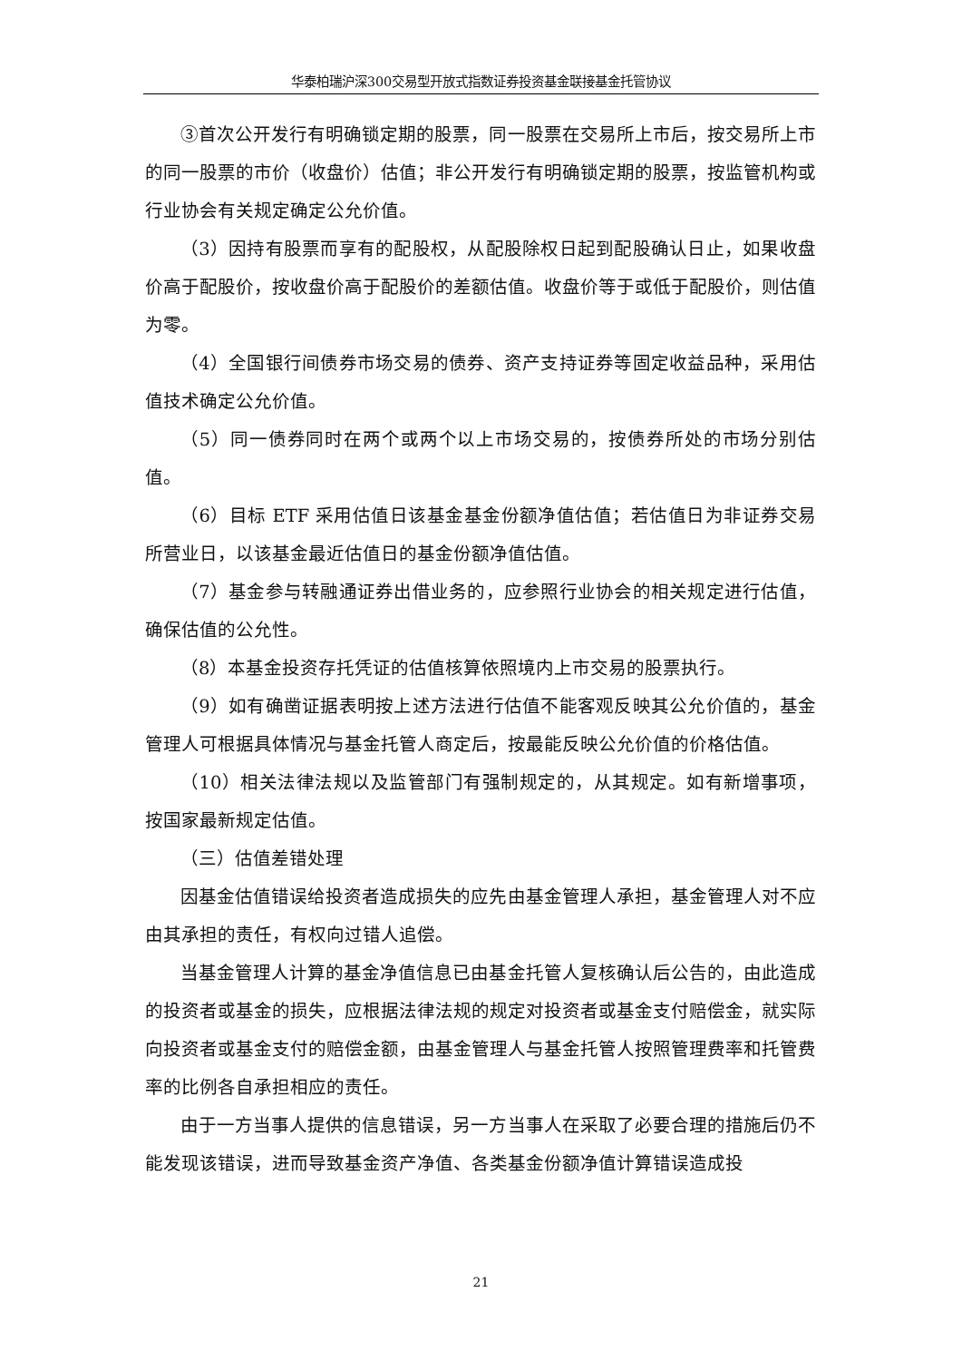华泰柏瑞沪深300交易型开放式指数证券投资基金联接基金托管协议
③首次公开发行有明确锁定期的股票，同一股票在交易所上市后，按交易所上市的同一股票的市价（收盘价）估值；非公开发行有明确锁定期的股票，按监管机构或行业协会有关规定确定公允价值。
（3）因持有股票而享有的配股权，从配股除权日起到配股确认日止，如果收盘价高于配股价，按收盘价高于配股价的差额估值。收盘价等于或低于配股价，则估值为零。
（4）全国银行间债券市场交易的债券、资产支持证券等固定收益品种，采用估值技术确定公允价值。
（5）同一债券同时在两个或两个以上市场交易的，按债券所处的市场分别估值。
（6）目标 ETF 采用估值日该基金基金份额净值估值；若估值日为非证券交易所营业日，以该基金最近估值日的基金份额净值估值。
（7）基金参与转融通证券出借业务的，应参照行业协会的相关规定进行估值，确保估值的公允性。
（8）本基金投资存托凭证的估值核算依照境内上市交易的股票执行。
（9）如有确凿证据表明按上述方法进行估值不能客观反映其公允价值的，基金管理人可根据具体情况与基金托管人商定后，按最能反映公允价值的价格估值。
（10）相关法律法规以及监管部门有强制规定的，从其规定。如有新增事项，按国家最新规定估值。
（三）估值差错处理
因基金估值错误给投资者造成损失的应先由基金管理人承担，基金管理人对不应由其承担的责任，有权向过错人追偿。
当基金管理人计算的基金净值信息已由基金托管人复核确认后公告的，由此造成的投资者或基金的损失，应根据法律法规的规定对投资者或基金支付赔偿金，就实际向投资者或基金支付的赔偿金额，由基金管理人与基金托管人按照管理费率和托管费率的比例各自承担相应的责任。
由于一方当事人提供的信息错误，另一方当事人在采取了必要合理的措施后仍不能发现该错误，进而导致基金资产净值、各类基金份额净值计算错误造成投
21